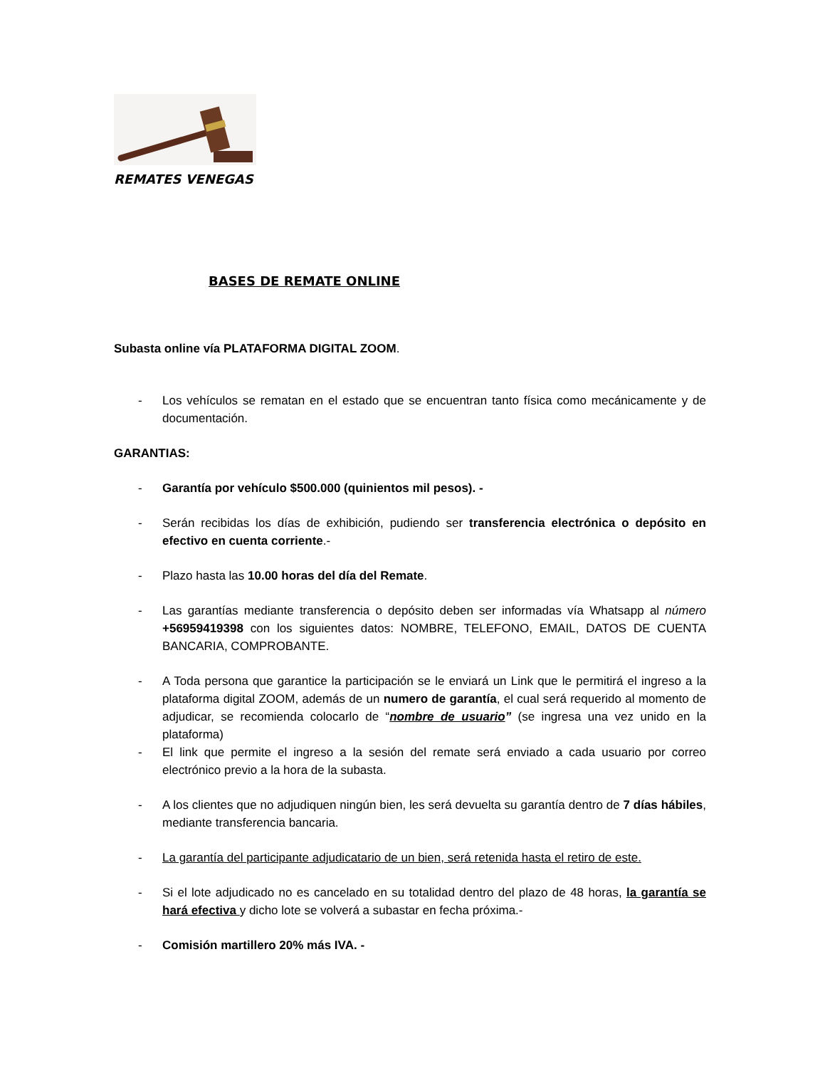REMATES VENEGAS
BASES DE REMATE ONLINE
Subasta online vía PLATAFORMA DIGITAL ZOOM.
- Los vehículos se rematan en el estado que se encuentran tanto física como mecánicamente y de documentación.
GARANTIAS:
- Garantía por vehículo $500.000 (quinientos mil pesos). -
- Serán recibidas los días de exhibición, pudiendo ser transferencia electrónica o depósito en efectivo en cuenta corriente.-
- Plazo hasta las 10.00 horas del día del Remate.
- Las garantías mediante transferencia o depósito deben ser informadas vía Whatsapp al número +56959419398 con los siguientes datos: NOMBRE, TELEFONO, EMAIL, DATOS DE CUENTA BANCARIA, COMPROBANTE.
- A Toda persona que garantice la participación se le enviará un Link que le permitirá el ingreso a la plataforma digital ZOOM, además de un numero de garantía, el cual será requerido al momento de adjudicar, se recomienda colocarlo de “nombre de usuario” (se ingresa una vez unido en la plataforma)
- El link que permite el ingreso a la sesión del remate será enviado a cada usuario por correo electrónico previo a la hora de la subasta.
- A los clientes que no adjudiquen ningún bien, les será devuelta su garantía dentro de 7 días hábiles, mediante transferencia bancaria.
- La garantía del participante adjudicatario de un bien, será retenida hasta el retiro de este.
- Si el lote adjudicado no es cancelado en su totalidad dentro del plazo de 48 horas, la garantía se hará efectiva y dicho lote se volverá a subastar en fecha próxima.-
- Comisión martillero 20% más IVA. -